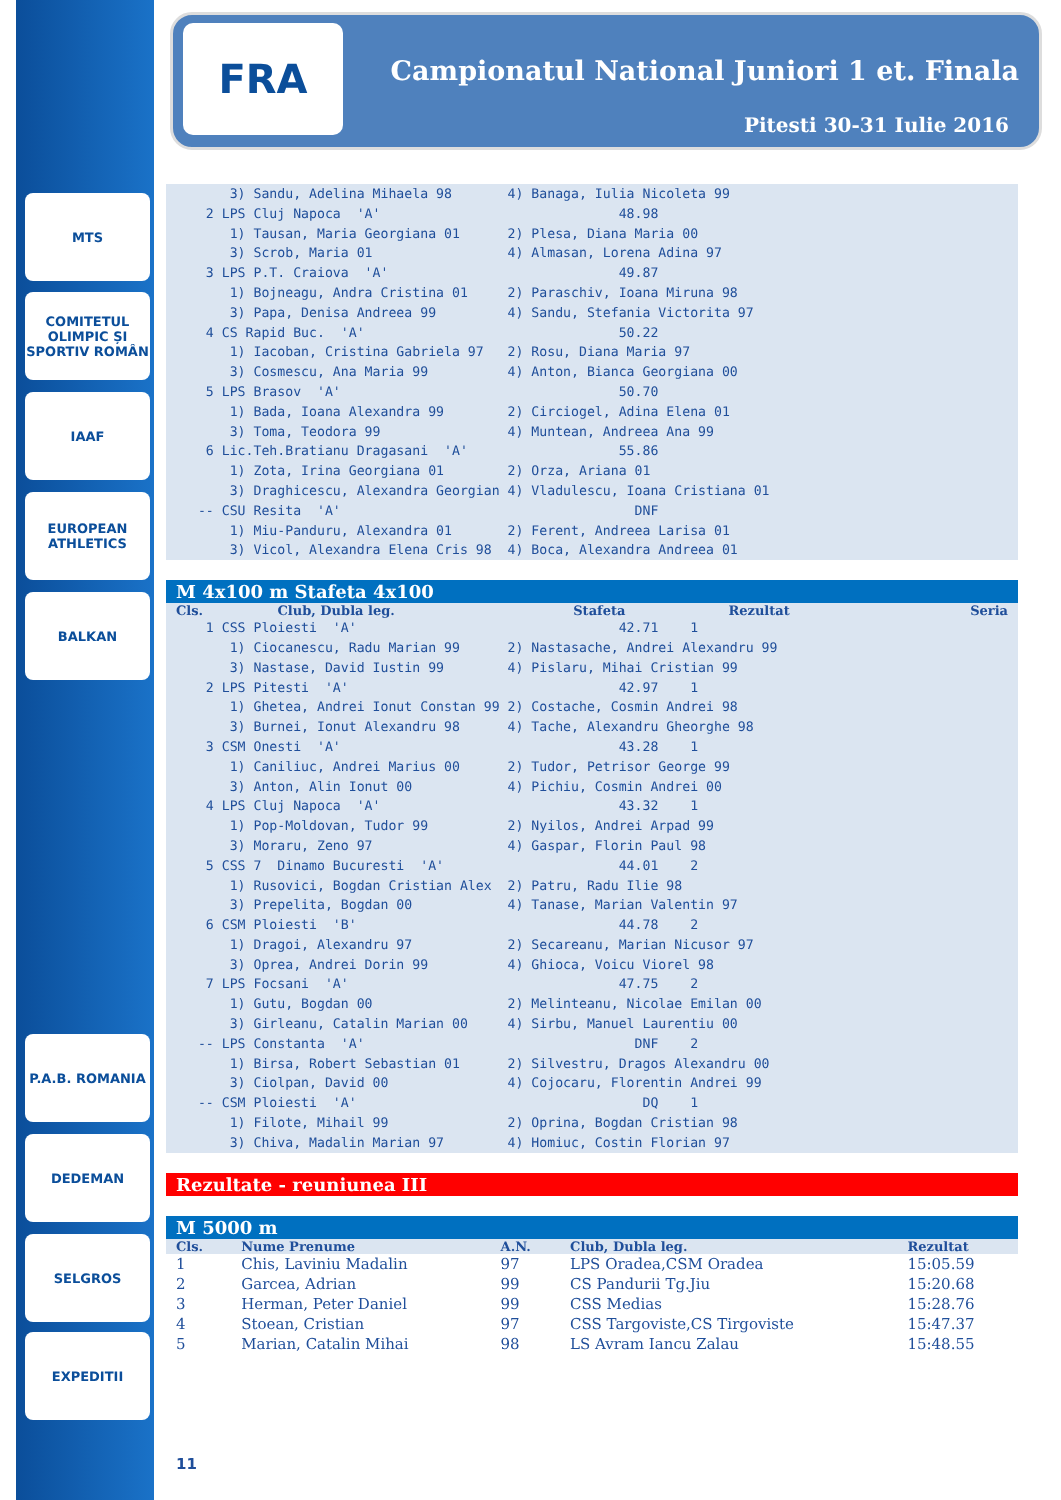MTS
COMITETUL OLIMPIC ȘI SPORTIV ROMÂN
IAAF
EUROPEAN ATHLETICS
BALKAN
P.A.B. ROMANIA
DEDEMAN
SELGROS
EXPEDITII
FRA
Campionatul National Juniori 1 et. Finala
Pitesti 30-31 Iulie 2016
      3) Sandu, Adelina Mihaela 98       4) Banaga, Iulia Nicoleta 99
   2 LPS Cluj Napoca  'A'                              48.98
      1) Tausan, Maria Georgiana 01      2) Plesa, Diana Maria 00
      3) Scrob, Maria 01                 4) Almasan, Lorena Adina 97
   3 LPS P.T. Craiova  'A'                             49.87
      1) Bojneagu, Andra Cristina 01     2) Paraschiv, Ioana Miruna 98
      3) Papa, Denisa Andreea 99         4) Sandu, Stefania Victorita 97
   4 CS Rapid Buc.  'A'                                50.22
      1) Iacoban, Cristina Gabriela 97   2) Rosu, Diana Maria 97
      3) Cosmescu, Ana Maria 99          4) Anton, Bianca Georgiana 00
   5 LPS Brasov  'A'                                   50.70
      1) Bada, Ioana Alexandra 99        2) Circiogel, Adina Elena 01
      3) Toma, Teodora 99                4) Muntean, Andreea Ana 99
   6 Lic.Teh.Bratianu Dragasani  'A'                   55.86
      1) Zota, Irina Georgiana 01        2) Orza, Ariana 01
      3) Draghicescu, Alexandra Georgian 4) Vladulescu, Ioana Cristiana 01
  -- CSU Resita  'A'                                     DNF
      1) Miu-Panduru, Alexandra 01       2) Ferent, Andreea Larisa 01
      3) Vicol, Alexandra Elena Cris 98  4) Boca, Alexandra Andreea 01
M 4x100 m Stafeta 4x100
| Cls. | Club, Dubla leg. | Stafeta | Rezultat | Seria |
| --- | --- | --- | --- | --- |
   1 CSS Ploiesti  'A'                                 42.71    1
      1) Ciocanescu, Radu Marian 99      2) Nastasache, Andrei Alexandru 99
      3) Nastase, David Iustin 99        4) Pislaru, Mihai Cristian 99
   2 LPS Pitesti  'A'                                  42.97    1
      1) Ghetea, Andrei Ionut Constan 99 2) Costache, Cosmin Andrei 98
      3) Burnei, Ionut Alexandru 98      4) Tache, Alexandru Gheorghe 98
   3 CSM Onesti  'A'                                   43.28    1
      1) Caniliuc, Andrei Marius 00      2) Tudor, Petrisor George 99
      3) Anton, Alin Ionut 00            4) Pichiu, Cosmin Andrei 00
   4 LPS Cluj Napoca  'A'                              43.32    1
      1) Pop-Moldovan, Tudor 99          2) Nyilos, Andrei Arpad 99
      3) Moraru, Zeno 97                 4) Gaspar, Florin Paul 98
   5 CSS 7  Dinamo Bucuresti  'A'                      44.01    2
      1) Rusovici, Bogdan Cristian Alex  2) Patru, Radu Ilie 98
      3) Prepelita, Bogdan 00            4) Tanase, Marian Valentin 97
   6 CSM Ploiesti  'B'                                 44.78    2
      1) Dragoi, Alexandru 97            2) Secareanu, Marian Nicusor 97
      3) Oprea, Andrei Dorin 99          4) Ghioca, Voicu Viorel 98
   7 LPS Focsani  'A'                                  47.75    2
      1) Gutu, Bogdan 00                 2) Melinteanu, Nicolae Emilan 00
      3) Girleanu, Catalin Marian 00     4) Sirbu, Manuel Laurentiu 00
  -- LPS Constanta  'A'                                  DNF    2
      1) Birsa, Robert Sebastian 01      2) Silvestru, Dragos Alexandru 00
      3) Ciolpan, David 00               4) Cojocaru, Florentin Andrei 99
  -- CSM Ploiesti  'A'                                    DQ    1
      1) Filote, Mihail 99               2) Oprina, Bogdan Cristian 98
      3) Chiva, Madalin Marian 97        4) Homiuc, Costin Florian 97
Rezultate - reuniunea III
M 5000 m
| Cls. | Nume Prenume | A.N. | Club, Dubla leg. | Rezultat |
| --- | --- | --- | --- | --- |
| 1 | Chis, Laviniu Madalin | 97 | LPS Oradea,CSM Oradea | 15:05.59 |
| 2 | Garcea, Adrian | 99 | CS Pandurii Tg.Jiu | 15:20.68 |
| 3 | Herman, Peter Daniel | 99 | CSS Medias | 15:28.76 |
| 4 | Stoean, Cristian | 97 | CSS Targoviste,CS Tirgoviste | 15:47.37 |
| 5 | Marian, Catalin Mihai | 98 | LS Avram Iancu Zalau | 15:48.55 |
11